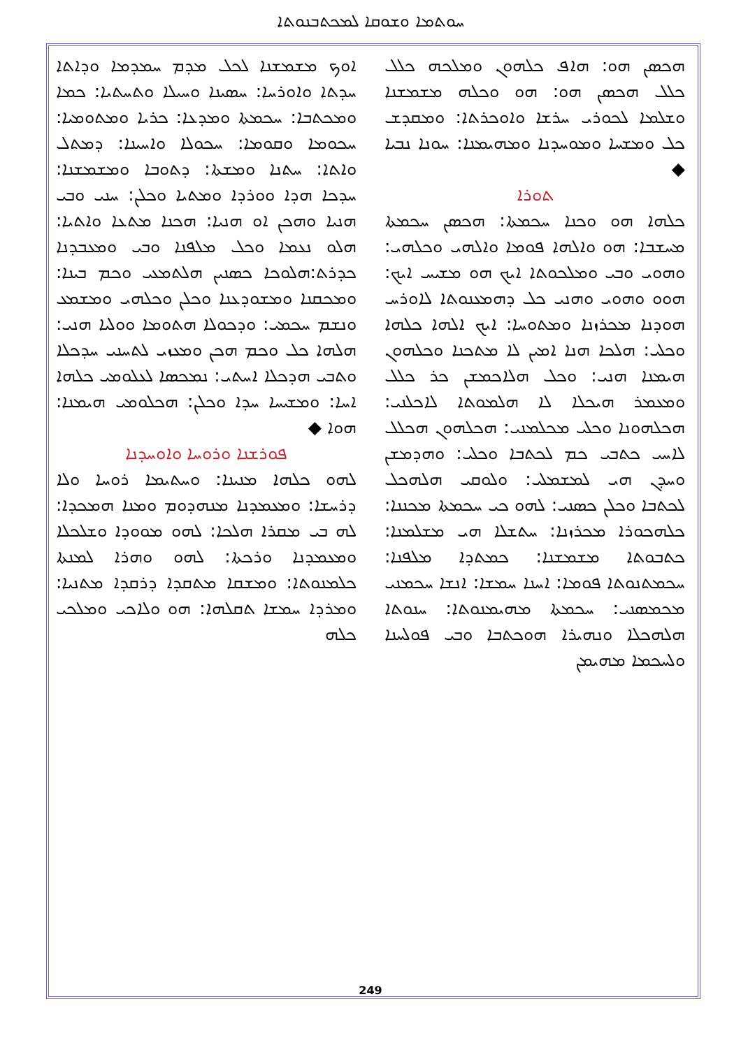ܚܘܬܡܐ ܘܫܘܩܐ ܠܡܟܬܒܢܘܬܐ
ܐܘܟ ܡܫܡܫܢܐ ܠܟܠ ܡܕܡ ܚܡܕܡܐ ܘܕܐܬܐ ܚܕܬܐ ܘܐܘܪܚܐ: ܚܣܝܢܐ ܘܚܝܠܐ ܘܬܚܬܝܐ: ܟܡܐ ܘܡܟܬܒܐ: ܚܟܡܬܐ ܘܡܕܥܐ: ܟܪܝܐ ܘܡܬܘܡܝܐ: ܚܟܘܡܐ ܘܩܘܡܐ: ܚܟܘܠܐ ܘܐܚܝܢܐ: ܕܡܬܠ ܘܐܬܐ: ܚܬܢܐ ܘܡܫܬܐ: ܕܬܘܒܐ ܘܡܫܡܫܢܐ: ܚܕܟܐ ܗܕܐ ܘܘܪܕܐ ܘܡܬܝܐ ܘܟܠܢ: ܚܢܝ ܘܒܝ ܗܢܝܐ ܘܗܟܢ ܐܘ ܗܢܝܐ: ܗܟܢܐ ܡܬܥܐ ܘܐܬܝܐ: ܗܠܘ ܢܥܡܐ ܘܟܠ ܡܠܦܢܐ ܘܒܝ ܘܡܥܒܕܢܐ ܟܕܪܬ:ܗܠܘܟܐ ܟܣܢܝܢ ܗܠܬܡܥܝ ܘܟܡ ܒܝܢܐ: ܘܡܟܩܢܐ ܘܡܫܘܕܥܢܐ ܘܟܠܢ ܘܟܠܗܝ ܘܡܫܡܥ ܘܢܫܡ ܚܟܡܝ: ܘܕܟܘܠܐ ܗܬܘܡܐ ܘܘܠܝܐ ܗܢܝ: ܗܠܗܐ ܟܠ ܘܟܡ ܗܟܢ ܘܡܥܙܝ ܠܬܚܢܝ ܚܕܟܠܐ ܘܬܒܝ ܗܕܟܠܐ ܐܚܬܝ: ܢܡܟܣܐ ܠܥܠܘܡܝ ܟܠܗܐ ܐܚܐ: ܘܡܫܝܚܐ ܚܕܐ ܘܟܠܢ: ܗܟܠܘܡܝ ܗܝܡܢܐ: ܗܘܐ ◆
ܦܘܪܫܢܐ ܘܪܘܚܐ ܘܐܘܚܕܢܐ
ܠܗܘ ܟܠܗܐ ܡܢܝܢܐ: ܘܚܬܝܡܐ ܪܘܚܐ ܘܠܐ ܕܪܚܫܐ: ܘܡܥܡܕܢܐ ܡܢܗܕܘܡ ܘܡܢܐ ܗܡܟܕܐ: ܠܗ ܒܝ ܡܩܪܐ ܗܠܟܐ: ܠܗܘ ܡܘܘܕܐ ܘܫܠܟܠܐ ܘܡܥܡܕܢܐ ܘܪܟܬܐ: ܠܗܘ ܘܗܪܐ ܠܡܢܬܐ ܟܠܡܢܘܬܐ: ܘܡܫܩܐ ܡܬܩܕܐ ܕܪܩܕܐ ܡܬܢܝܐ: ܘܡܪܕܐ ܚܡܫܐ ܬܩܠܗܐ: ܗܘ ܘܠܐܟܝ ܘܡܠܟܝ ܟܠܗ
ܗܟܣܢ ܗܘ: ܗܐܦ ܟܠܗܘܢ ܘܡܠܟܗ ܟܠܠ ܟܠܠ ܗܟܣܢ ܗܘ: ܗܘ ܘܟܠܗ ܡܫܡܫܢܐ ܘܫܠܡܐ ܠܟܘܪܝ ܚܪܫܐ ܘܐܘܟܪܬܐ: ܘܡܩܕܫ ܟܠ ܘܡܫܚܐ ܘܡܘܚܕܢܐ ܘܡܗܝܡܢܐ: ܚܘܢܐ ܢܒܝܐ ◆
ܬܘܪܐ
ܟܠܗܐ ܗܘ ܘܟܢܐ ܚܟܡܬܐ: ܗܟܣܢ ܚܟܡܬܐ ܡܚܫܒܐ: ܗܘ ܘܐܠܗܐ ܦܘܡܐ ܘܐܠܗܝ ܘܟܠܗܝ: ܘܗܘܝ ܘܒܝ ܘܡܠܟܘܬܐ ܐܝܟ ܗܘ ܡܫܝܚ ܐܝܟ: ܗܘܘ ܘܗܘܝ ܘܗܢܝ ܟܠ ܕܗܡܥܢܘܬܐ ܠܐܘܪܚ ܗܘܕܢܐ ܡܟܪܙܢܐ ܘܡܬܘܚܐ: ܐܝܟ ܐܠܗܐ ܟܠܗܐ ܘܟܠܝ: ܗܠܟܐ ܗܢܐ ܐܡܝܢ ܠܐ ܡܬܟܢܐ ܘܟܠܗܘܢ ܗܝܡܢܐ ܗܢܝ: ܘܟܠ ܗܠܐܟܡܫܢ ܟܪ ܟܠܠ ܘܡܥܡܪ ܗܝܟܠܐ ܠܐ ܗܠܡܘܬܐ ܠܐܟܠܢܝ: ܗܟܠܗܘܢܐ ܘܟܠܝ ܡܟܠܡܢܝ: ܗܟܠܗܘܢ ܗܟܠܠ ܠܐܚܝ ܟܬܒܝ ܟܡ ܠܟܬܒܐ ܘܟܠܝ: ܘܗܕܡܫܢ ܘܚܕܢ ܗܝ ܠܡܫܡܠܝ: ܘܠܘܩܝ ܗܠܗܟܠ ܠܟܬܒܐ ܘܟܠܢ ܟܣܢܝ: ܠܗܘ ܟܝ ܚܟܡܬܐ ܡܟܢܢܐ: ܟܠܗܟܘܪܐ ܡܟܪܙܢܐ: ܚܬܫܠܐ ܗܝ ܡܫܠܡܢܐ: ܟܬܒܘܬܐ ܡܫܡܫܢܐ: ܟܡܬܕܐ ܡܠܦܢܐ: ܚܟܡܬܢܘܬܐ ܦܘܡܐ: ܐܚܢܐ ܚܡܫܐ: ܐܢܫܐ ܚܟܡܢܝ ܡܟܡܣܢܝ: ܚܟܡܬܐ ܡܗܝܡܢܘܬܐ: ܚܢܘܬܐ ܗܠܗܟܠܐ ܘܢܗܝܪܐ ܗܘܟܬܒܐ ܘܒܝ ܦܘܠܚܢܐ ܘܠܚܟܡܐ ܡܗܝܡܢ
249